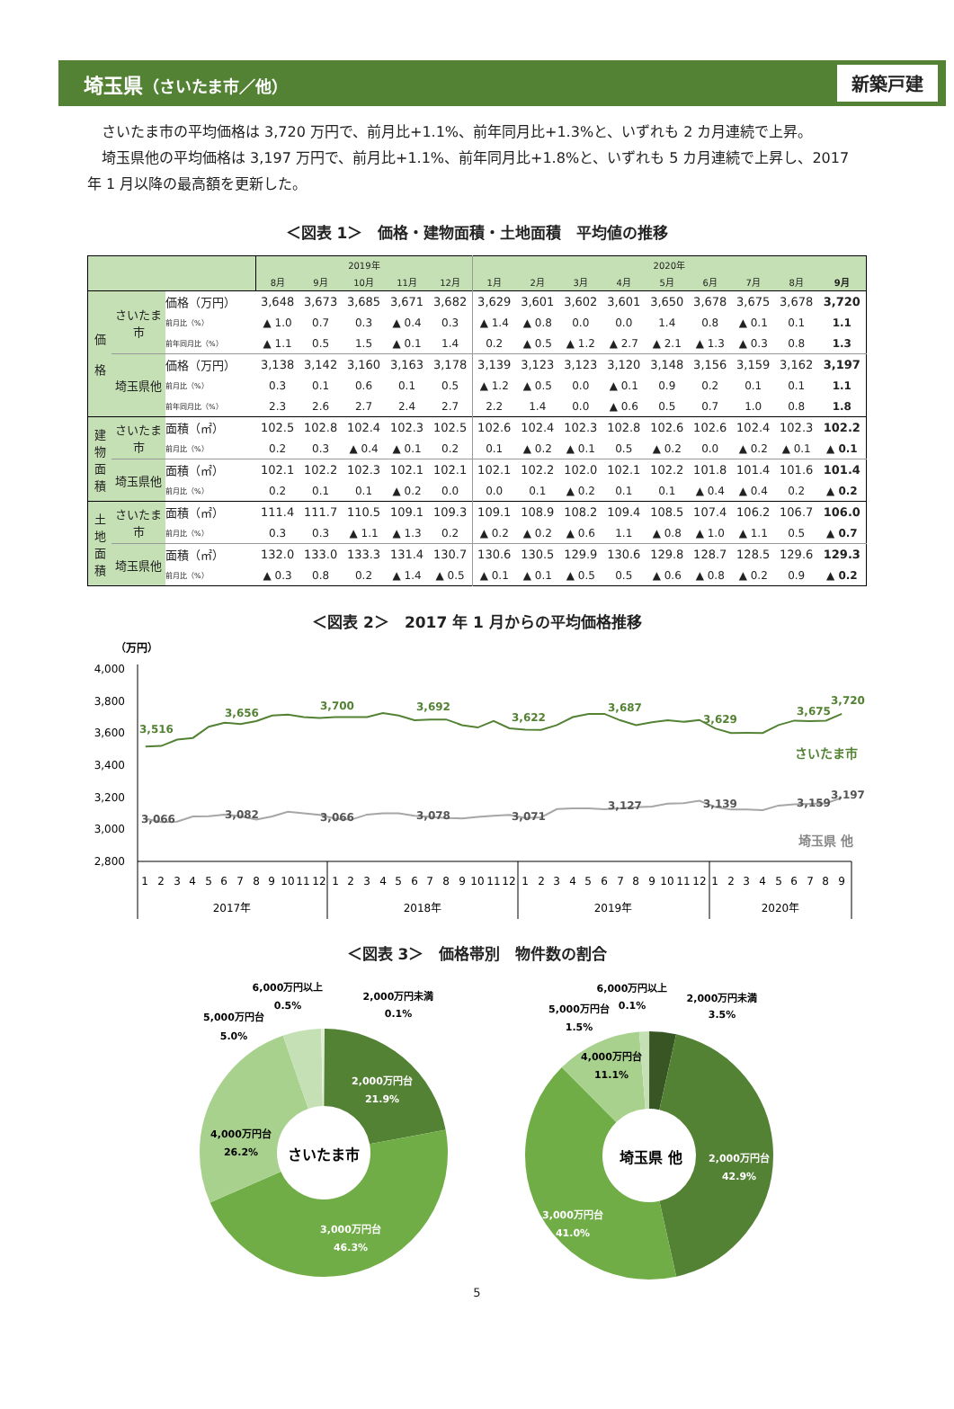埼玉県（さいたま市／他）
新築戸建
さいたま市の平均価格は 3,720 万円で、前月比+1.1%、前年同月比+1.3%と、いずれも 2 カ月連続で上昇。
埼玉県他の平均価格は 3,197 万円で、前月比+1.1%、前年同月比+1.8%と、いずれも 5 カ月連続で上昇し、2017 年 1 月以降の最高額を更新した。
＜図表 1＞　価格・建物面積・土地面積　平均値の推移
| | | | 2019年 | | | | | 2020年 | | | | | | | | |
| --- | --- | --- | --- | --- | --- | --- | --- | --- | --- | --- | --- | --- | --- | --- | --- | --- |
| | | | 8月 | 9月 | 10月 | 11月 | 12月 | 1月 | 2月 | 3月 | 4月 | 5月 | 6月 | 7月 | 8月 | 9月 |
| 価 格 | さいたま市 | 価格（万円） | 3,648 | 3,673 | 3,685 | 3,671 | 3,682 | 3,629 | 3,601 | 3,602 | 3,601 | 3,650 | 3,678 | 3,675 | 3,678 | 3,720 |
| | | 前月比（%） | ▲ 1.0 | 0.7 | 0.3 | ▲ 0.4 | 0.3 | ▲ 1.4 | ▲ 0.8 | 0.0 | 0.0 | 1.4 | 0.8 | ▲ 0.1 | 0.1 | 1.1 |
| | | 前年同月比（%） | ▲ 1.1 | 0.5 | 1.5 | ▲ 0.1 | 1.4 | 0.2 | ▲ 0.5 | ▲ 1.2 | ▲ 2.7 | ▲ 2.1 | ▲ 1.3 | ▲ 0.3 | 0.8 | 1.3 |
| | 埼玉県他 | 価格（万円） | 3,138 | 3,142 | 3,160 | 3,163 | 3,178 | 3,139 | 3,123 | 3,123 | 3,120 | 3,148 | 3,156 | 3,159 | 3,162 | 3,197 |
| | | 前月比（%） | 0.3 | 0.1 | 0.6 | 0.1 | 0.5 | ▲ 1.2 | ▲ 0.5 | 0.0 | ▲ 0.1 | 0.9 | 0.2 | 0.1 | 0.1 | 1.1 |
| | | 前年同月比（%） | 2.3 | 2.6 | 2.7 | 2.4 | 2.7 | 2.2 | 1.4 | 0.0 | ▲ 0.6 | 0.5 | 0.7 | 1.0 | 0.8 | 1.8 |
| 建 物 面 積 | さいたま市 | 面積（㎡） | 102.5 | 102.8 | 102.4 | 102.3 | 102.5 | 102.6 | 102.4 | 102.3 | 102.8 | 102.6 | 102.6 | 102.4 | 102.3 | 102.2 |
| | | 前月比（%） | 0.2 | 0.3 | ▲ 0.4 | ▲ 0.1 | 0.2 | 0.1 | ▲ 0.2 | ▲ 0.1 | 0.5 | ▲ 0.2 | 0.0 | ▲ 0.2 | ▲ 0.1 | ▲ 0.1 |
| | 埼玉県他 | 面積（㎡） | 102.1 | 102.2 | 102.3 | 102.1 | 102.1 | 102.1 | 102.2 | 102.0 | 102.1 | 102.2 | 101.8 | 101.4 | 101.6 | 101.4 |
| | | 前月比（%） | 0.2 | 0.1 | 0.1 | ▲ 0.2 | 0.0 | 0.0 | 0.1 | ▲ 0.2 | 0.1 | 0.1 | ▲ 0.4 | ▲ 0.4 | 0.2 | ▲ 0.2 |
| 土 地 面 積 | さいたま市 | 面積（㎡） | 111.4 | 111.7 | 110.5 | 109.1 | 109.3 | 109.1 | 108.9 | 108.2 | 109.4 | 108.5 | 107.4 | 106.2 | 106.7 | 106.0 |
| | | 前月比（%） | 0.3 | 0.3 | ▲ 1.1 | ▲ 1.3 | 0.2 | ▲ 0.2 | ▲ 0.2 | ▲ 0.6 | 1.1 | ▲ 0.8 | ▲ 1.0 | ▲ 1.1 | 0.5 | ▲ 0.7 |
| | 埼玉県他 | 面積（㎡） | 132.0 | 133.0 | 133.3 | 131.4 | 130.7 | 130.6 | 130.5 | 129.9 | 130.6 | 129.8 | 128.7 | 128.5 | 129.6 | 129.3 |
| | | 前月比（%） | ▲ 0.3 | 0.8 | 0.2 | ▲ 1.4 | ▲ 0.5 | ▲ 0.1 | ▲ 0.1 | ▲ 0.5 | 0.5 | ▲ 0.6 | ▲ 0.8 | ▲ 0.2 | 0.9 | ▲ 0.2 |
＜図表 2＞　2017 年 1 月からの平均価格推移
（万円）
4,000
3,800
3,600
3,400
3,200
3,000
2,800
3,516
3,656
3,700
3,692
3,622
3,687
3,629
3,675
3,720
さいたま市
3,066
3,082
3,066
3,078
3,071
3,127
3,139
3,159
3,197
埼玉県 他
1
2
3
4
5
6
7
8
9
10
11
12
1
2
3
4
5
6
7
8
9
10
11
12
1
2
3
4
5
6
7
8
9
10
11
12
1
2
3
4
5
6
7
8
9
2017年
2018年
2019年
2020年
＜図表 3＞　価格帯別　物件数の割合
6,000万円以上
0.5%
2,000万円未満
0.1%
5,000万円台
5.0%
2,000万円台
21.9%
4,000万円台
26.2%
3,000万円台
46.3%
さいたま市
6,000万円以上
0.1%
2,000万円未満
3.5%
5,000万円台
1.5%
4,000万円台
11.1%
2,000万円台
42.9%
3,000万円台
41.0%
埼玉県 他
5